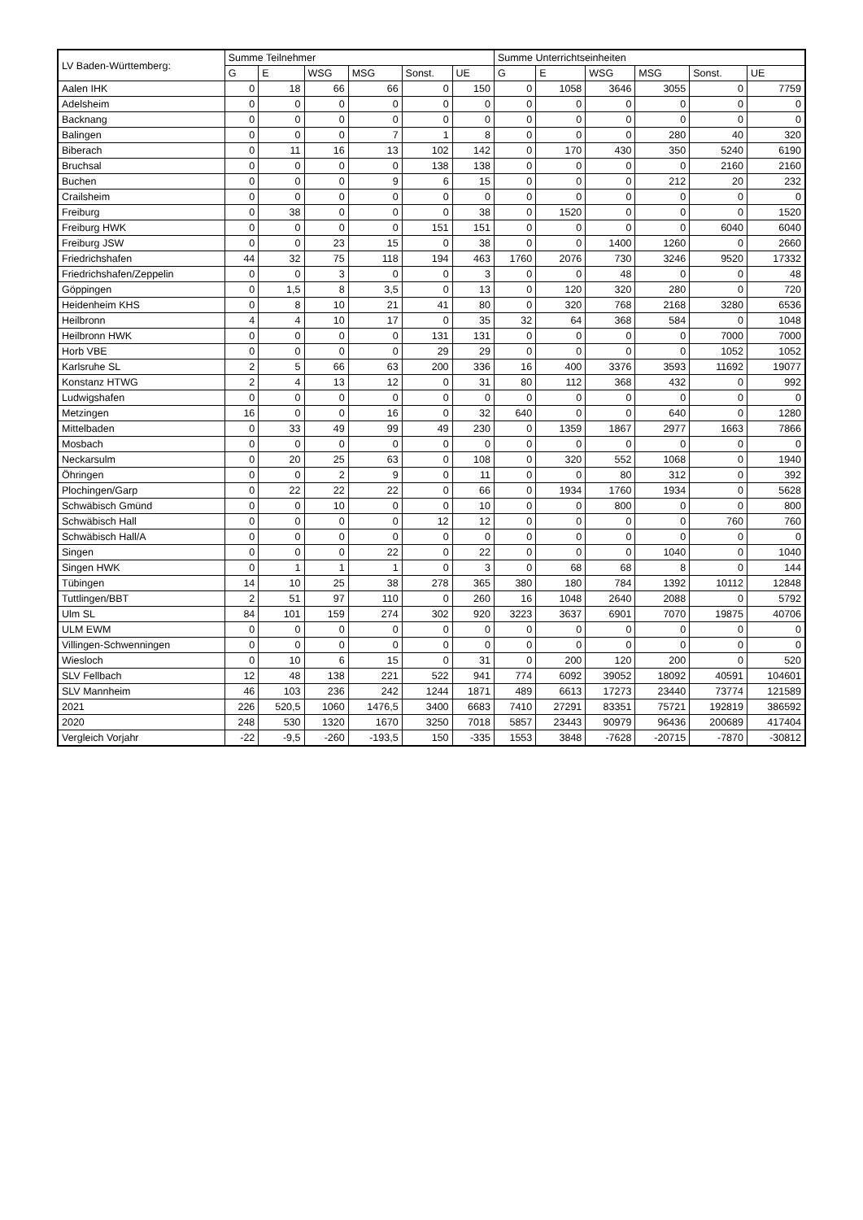| LV Baden-Württemberg: | Summe Teilnehmer | | | | | | Summe Unterrichtseinheiten | | | | | |
| --- | --- | --- | --- | --- | --- | --- | --- | --- | --- | --- | --- | --- |
| | G | E | WSG | MSG | Sonst. | UE | G | E | WSG | MSG | Sonst. | UE |
| Aalen IHK | 0 | 18 | 66 | 66 | 0 | 150 | 0 | 1058 | 3646 | 3055 | 0 | 7759 |
| Adelsheim | 0 | 0 | 0 | 0 | 0 | 0 | 0 | 0 | 0 | 0 | 0 | 0 |
| Backnang | 0 | 0 | 0 | 0 | 0 | 0 | 0 | 0 | 0 | 0 | 0 | 0 |
| Balingen | 0 | 0 | 0 | 7 | 1 | 8 | 0 | 0 | 0 | 280 | 40 | 320 |
| Biberach | 0 | 11 | 16 | 13 | 102 | 142 | 0 | 170 | 430 | 350 | 5240 | 6190 |
| Bruchsal | 0 | 0 | 0 | 0 | 138 | 138 | 0 | 0 | 0 | 0 | 2160 | 2160 |
| Buchen | 0 | 0 | 0 | 9 | 6 | 15 | 0 | 0 | 0 | 212 | 20 | 232 |
| Crailsheim | 0 | 0 | 0 | 0 | 0 | 0 | 0 | 0 | 0 | 0 | 0 | 0 |
| Freiburg | 0 | 38 | 0 | 0 | 0 | 38 | 0 | 1520 | 0 | 0 | 0 | 1520 |
| Freiburg HWK | 0 | 0 | 0 | 0 | 151 | 151 | 0 | 0 | 0 | 0 | 6040 | 6040 |
| Freiburg JSW | 0 | 0 | 23 | 15 | 0 | 38 | 0 | 0 | 1400 | 1260 | 0 | 2660 |
| Friedrichshafen | 44 | 32 | 75 | 118 | 194 | 463 | 1760 | 2076 | 730 | 3246 | 9520 | 17332 |
| Friedrichshafen/Zeppelin | 0 | 0 | 3 | 0 | 0 | 3 | 0 | 0 | 48 | 0 | 0 | 48 |
| Göppingen | 0 | 1,5 | 8 | 3,5 | 0 | 13 | 0 | 120 | 320 | 280 | 0 | 720 |
| Heidenheim KHS | 0 | 8 | 10 | 21 | 41 | 80 | 0 | 320 | 768 | 2168 | 3280 | 6536 |
| Heilbronn | 4 | 4 | 10 | 17 | 0 | 35 | 32 | 64 | 368 | 584 | 0 | 1048 |
| Heilbronn HWK | 0 | 0 | 0 | 0 | 131 | 131 | 0 | 0 | 0 | 0 | 7000 | 7000 |
| Horb VBE | 0 | 0 | 0 | 0 | 29 | 29 | 0 | 0 | 0 | 0 | 1052 | 1052 |
| Karlsruhe SL | 2 | 5 | 66 | 63 | 200 | 336 | 16 | 400 | 3376 | 3593 | 11692 | 19077 |
| Konstanz HTWG | 2 | 4 | 13 | 12 | 0 | 31 | 80 | 112 | 368 | 432 | 0 | 992 |
| Ludwigshafen | 0 | 0 | 0 | 0 | 0 | 0 | 0 | 0 | 0 | 0 | 0 | 0 |
| Metzingen | 16 | 0 | 0 | 16 | 0 | 32 | 640 | 0 | 0 | 640 | 0 | 1280 |
| Mittelbaden | 0 | 33 | 49 | 99 | 49 | 230 | 0 | 1359 | 1867 | 2977 | 1663 | 7866 |
| Mosbach | 0 | 0 | 0 | 0 | 0 | 0 | 0 | 0 | 0 | 0 | 0 | 0 |
| Neckarsulm | 0 | 20 | 25 | 63 | 0 | 108 | 0 | 320 | 552 | 1068 | 0 | 1940 |
| Öhringen | 0 | 0 | 2 | 9 | 0 | 11 | 0 | 0 | 80 | 312 | 0 | 392 |
| Plochingen/Garp | 0 | 22 | 22 | 22 | 0 | 66 | 0 | 1934 | 1760 | 1934 | 0 | 5628 |
| Schwäbisch Gmünd | 0 | 0 | 10 | 0 | 0 | 10 | 0 | 0 | 800 | 0 | 0 | 800 |
| Schwäbisch Hall | 0 | 0 | 0 | 0 | 12 | 12 | 0 | 0 | 0 | 0 | 760 | 760 |
| Schwäbisch Hall/A | 0 | 0 | 0 | 0 | 0 | 0 | 0 | 0 | 0 | 0 | 0 | 0 |
| Singen | 0 | 0 | 0 | 22 | 0 | 22 | 0 | 0 | 0 | 1040 | 0 | 1040 |
| Singen HWK | 0 | 1 | 1 | 1 | 0 | 3 | 0 | 68 | 68 | 8 | 0 | 144 |
| Tübingen | 14 | 10 | 25 | 38 | 278 | 365 | 380 | 180 | 784 | 1392 | 10112 | 12848 |
| Tuttlingen/BBT | 2 | 51 | 97 | 110 | 0 | 260 | 16 | 1048 | 2640 | 2088 | 0 | 5792 |
| Ulm SL | 84 | 101 | 159 | 274 | 302 | 920 | 3223 | 3637 | 6901 | 7070 | 19875 | 40706 |
| ULM EWM | 0 | 0 | 0 | 0 | 0 | 0 | 0 | 0 | 0 | 0 | 0 | 0 |
| Villingen-Schwenningen | 0 | 0 | 0 | 0 | 0 | 0 | 0 | 0 | 0 | 0 | 0 | 0 |
| Wiesloch | 0 | 10 | 6 | 15 | 0 | 31 | 0 | 200 | 120 | 200 | 0 | 520 |
| SLV Fellbach | 12 | 48 | 138 | 221 | 522 | 941 | 774 | 6092 | 39052 | 18092 | 40591 | 104601 |
| SLV Mannheim | 46 | 103 | 236 | 242 | 1244 | 1871 | 489 | 6613 | 17273 | 23440 | 73774 | 121589 |
| 2021 | 226 | 520,5 | 1060 | 1476,5 | 3400 | 6683 | 7410 | 27291 | 83351 | 75721 | 192819 | 386592 |
| 2020 | 248 | 530 | 1320 | 1670 | 3250 | 7018 | 5857 | 23443 | 90979 | 96436 | 200689 | 417404 |
| Vergleich Vorjahr | -22 | -9,5 | -260 | -193,5 | 150 | -335 | 1553 | 3848 | -7628 | -20715 | -7870 | -30812 |